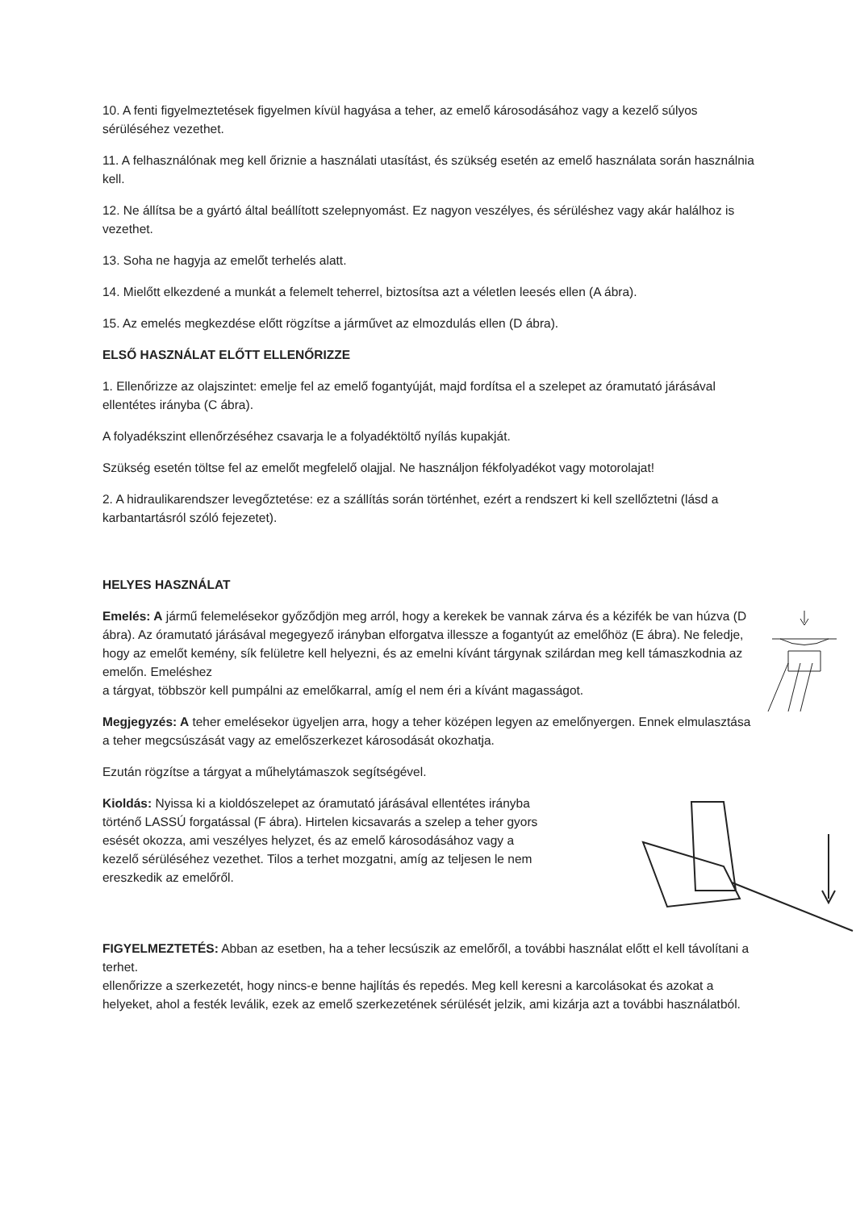10. A fenti figyelmeztetések figyelmen kívül hagyása a teher, az emelő károsodásához vagy a kezelő súlyos sérüléséhez vezethet.
11. A felhasználónak meg kell őriznie a használati utasítást, és szükség esetén az emelő használata során használnia kell.
12. Ne állítsa be a gyártó által beállított szelepnyomást. Ez nagyon veszélyes, és sérüléshez vagy akár halálhoz is vezethet.
13. Soha ne hagyja az emelőt terhelés alatt.
14. Mielőtt elkezdené a munkát a felemelt teherrel, biztosítsa azt a véletlen leesés ellen (A ábra).
15. Az emelés megkezdése előtt rögzítse a járművet az elmozdulás ellen (D ábra).
ELSŐ HASZNÁLAT ELŐTT ELLENŐRIZZE
1. Ellenőrizze az olajszintet: emelje fel az emelő fogantyúját, majd fordítsa el a szelepet az óramutató járásával ellentétes irányba (C ábra).
A folyadékszint ellenőrzéséhez csavarja le a folyadéktöltő nyílás kupakját.
Szükség esetén töltse fel az emelőt megfelelő olajjal. Ne használjon fékfolyadékot vagy motorolajat!
2. A hidraulikarendszer levegőztetése: ez a szállítás során történhet, ezért a rendszert ki kell szellőztetni (lásd a karbantartásról szóló fejezetet).
HELYES HASZNÁLAT
Emelés: A jármű felemelésekor győződjön meg arról, hogy a kerekek be vannak zárva és a kézifék be van húzva (D ábra). Az óramutató járásával megegyező irányban elforgatva illessze a fogantyút az emelőhöz (E ábra). Ne feledje, hogy az emelőt kemény, sík felületre kell helyezni, és az emelni kívánt tárgynak szilárdan meg kell támaszkodnia az emelőn. Emeléshez
a tárgyat, többször kell pumpálni az emelőkarral, amíg el nem éri a kívánt magasságot.
Megjegyzés: A teher emelésekor ügyeljen arra, hogy a teher középen legyen az emelőnyergen. Ennek elmulasztása a teher megcsúszását vagy az emelőszerkezet károsodását okozhatja.
Ezután rögzítse a tárgyat a műhelytámaszok segítségével.
Kioldás: Nyissa ki a kioldószelepet az óramutató járásával ellentétes irányba történő LASSÚ forgatással (F ábra). Hirtelen kicsavarás a szelep a teher gyors esését okozza, ami veszélyes helyzet, és az emelő károsodásához vagy a kezelő sérüléséhez vezethet. Tilos a terhet mozgatni, amíg az teljesen le nem ereszkedik az emelőről.
FIGYELMEZTETÉS: Abban az esetben, ha a teher lecsúszik az emelőről, a további használat előtt el kell távolítani a terhet.
ellenőrizze a szerkezetét, hogy nincs-e benne hajlítás és repedés. Meg kell keresni a karcolásokat és azokat a helyeket, ahol a festék leválik, ezek az emelő szerkezetének sérülését jelzik, ami kizárja azt a további használatból.